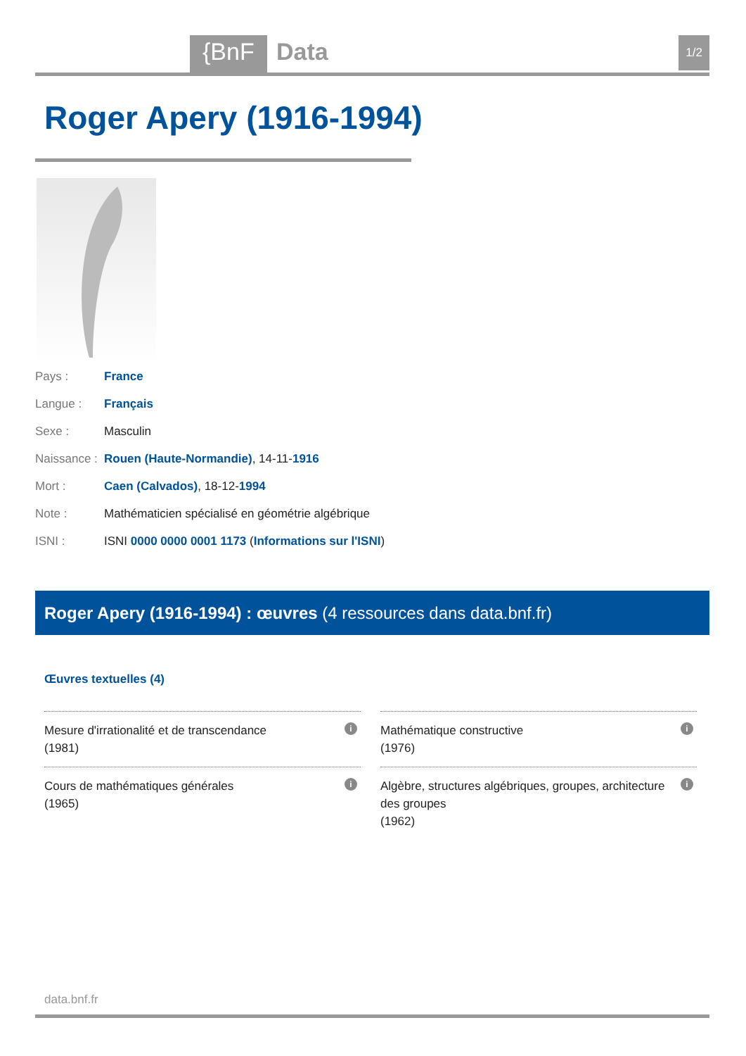{BnF Data 1/2
Roger Apery (1916-1994)
Pays : France
Langue : Français
Sexe : Masculin
Naissance : Rouen (Haute-Normandie), 14-11-1916
Mort : Caen (Calvados), 18-12-1994
Note : Mathématicien spécialisé en géométrie algébrique
ISNI : ISNI 0000 0000 0001 1173 (Informations sur l'ISNI)
Roger Apery (1916-1994) : œuvres (4 ressources dans data.bnf.fr)
Œuvres textuelles (4)
Mesure d'irrationalité et de transcendance
(1981)
i
Mathématique constructive
(1976)
i
Cours de mathématiques générales
(1965)
i
Algèbre, structures algébriques, groupes, architecture des groupes
(1962)
i
data.bnf.fr